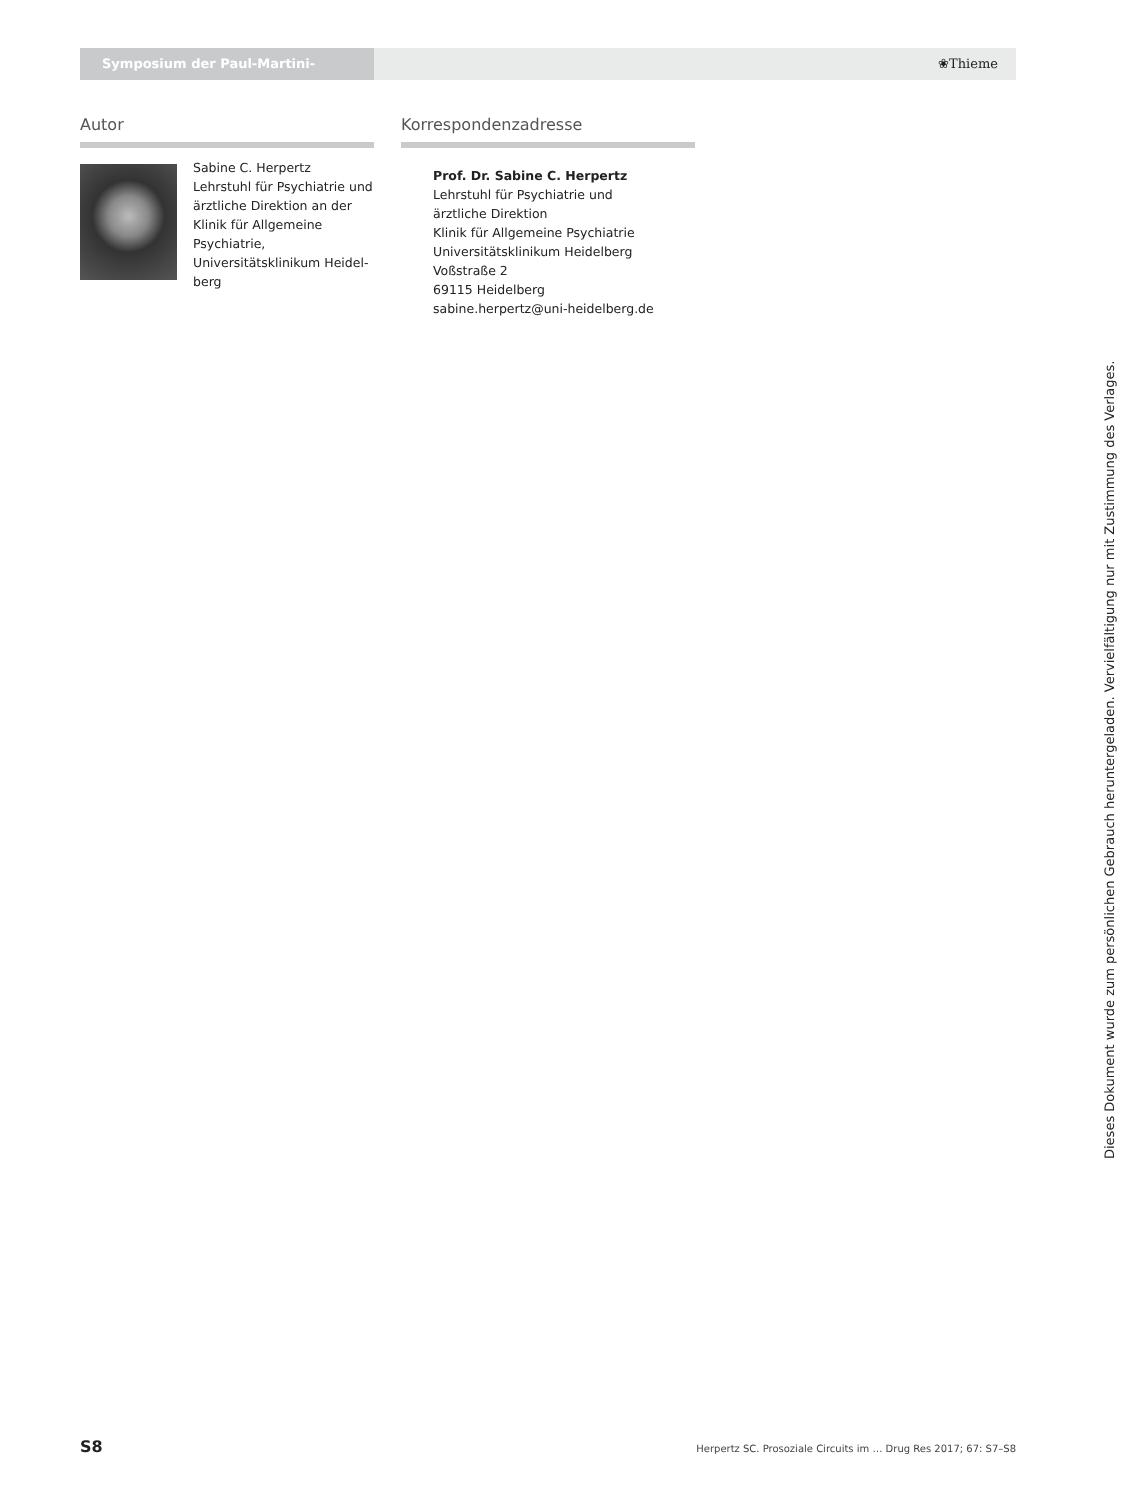Symposium der Paul-Martini-Stiftung ❀Thieme
Autor
Sabine C. Herpertz
Lehrstuhl für Psychiatrie und ärztliche Direktion an der Klinik für Allgemeine Psychiatrie, Universitätsklinikum Heidel-berg
Korrespondenzadresse
Prof. Dr. Sabine C. Herpertz
Lehrstuhl für Psychiatrie und
ärztliche Direktion
Klinik für Allgemeine Psychiatrie
Universitätsklinikum Heidelberg
Voßstraße 2
69115 Heidelberg
sabine.herpertz@uni-heidelberg.de
Dieses Dokument wurde zum persönlichen Gebrauch heruntergeladen. Vervielfältigung nur mit Zustimmung des Verlages.
S8 Herpertz SC. Prosoziale Circuits im … Drug Res 2017; 67: S7–S8